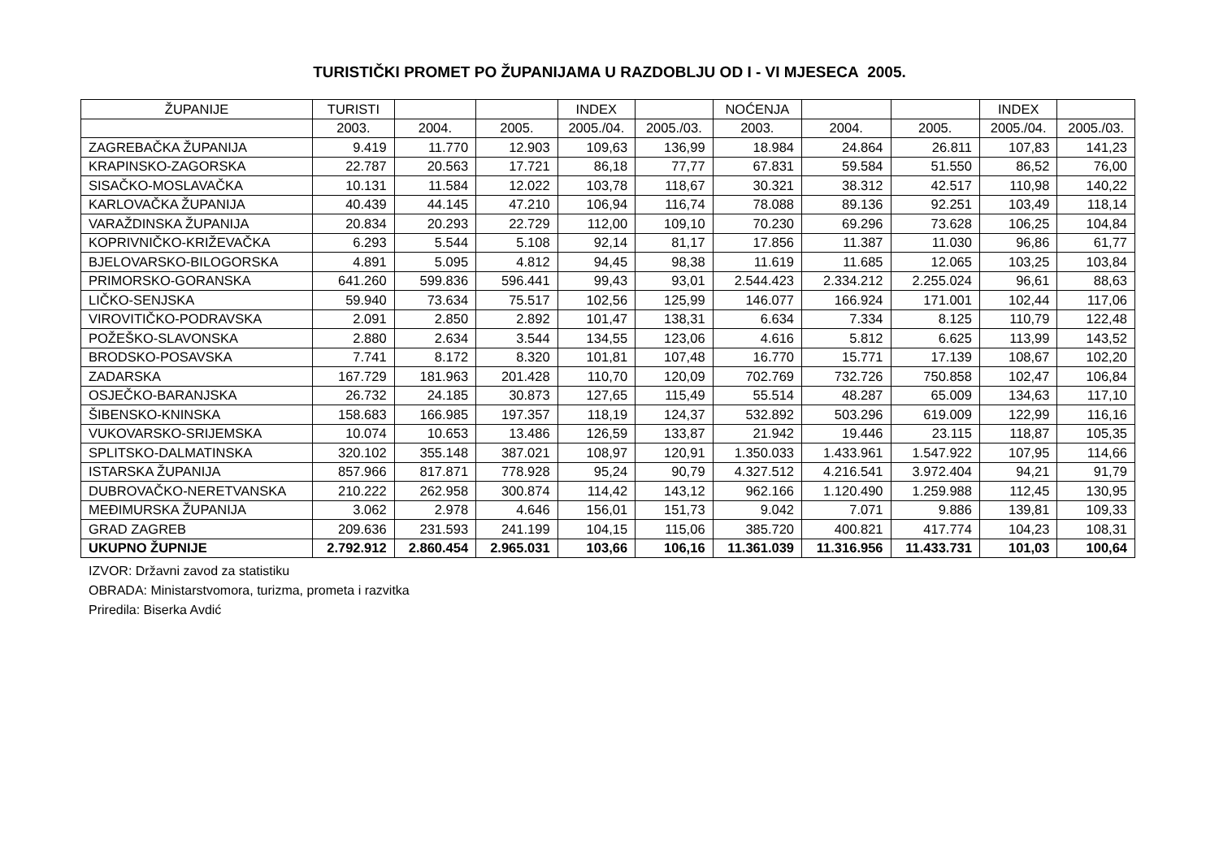TURISTIČKI PROMET PO ŽUPANIJAMA U RAZDOBLJU OD I - VI MJESECA 2005.
| ŽUPANIJE | TURISTI | | | INDEX | | NOĆENJA | | | INDEX | |
| | 2003. | 2004. | 2005. | 2005./04. | 2005./03. | 2003. | 2004. | 2005. | 2005./04. | 2005./03. |
| ZAGREBAČKA ŽUPANIJA | 9.419 | 11.770 | 12.903 | 109,63 | 136,99 | 18.984 | 24.864 | 26.811 | 107,83 | 141,23 |
| KRAPINSKO-ZAGORSKA | 22.787 | 20.563 | 17.721 | 86,18 | 77,77 | 67.831 | 59.584 | 51.550 | 86,52 | 76,00 |
| SISAČKO-MOSLAVAČKA | 10.131 | 11.584 | 12.022 | 103,78 | 118,67 | 30.321 | 38.312 | 42.517 | 110,98 | 140,22 |
| KARLOVAČKA ŽUPANIJA | 40.439 | 44.145 | 47.210 | 106,94 | 116,74 | 78.088 | 89.136 | 92.251 | 103,49 | 118,14 |
| VARAŽDINSKA ŽUPANIJA | 20.834 | 20.293 | 22.729 | 112,00 | 109,10 | 70.230 | 69.296 | 73.628 | 106,25 | 104,84 |
| KOPRIVNIČKO-KRIŽEVAČKA | 6.293 | 5.544 | 5.108 | 92,14 | 81,17 | 17.856 | 11.387 | 11.030 | 96,86 | 61,77 |
| BJELOVARSKO-BILOGORSKA | 4.891 | 5.095 | 4.812 | 94,45 | 98,38 | 11.619 | 11.685 | 12.065 | 103,25 | 103,84 |
| PRIMORSKO-GORANSKA | 641.260 | 599.836 | 596.441 | 99,43 | 93,01 | 2.544.423 | 2.334.212 | 2.255.024 | 96,61 | 88,63 |
| LIČKO-SENJSKA | 59.940 | 73.634 | 75.517 | 102,56 | 125,99 | 146.077 | 166.924 | 171.001 | 102,44 | 117,06 |
| VIROVITIČKO-PODRAVSKA | 2.091 | 2.850 | 2.892 | 101,47 | 138,31 | 6.634 | 7.334 | 8.125 | 110,79 | 122,48 |
| POŽEŠKO-SLAVONSKA | 2.880 | 2.634 | 3.544 | 134,55 | 123,06 | 4.616 | 5.812 | 6.625 | 113,99 | 143,52 |
| BRODSKO-POSAVSKA | 7.741 | 8.172 | 8.320 | 101,81 | 107,48 | 16.770 | 15.771 | 17.139 | 108,67 | 102,20 |
| ZADARSKA | 167.729 | 181.963 | 201.428 | 110,70 | 120,09 | 702.769 | 732.726 | 750.858 | 102,47 | 106,84 |
| OSJEČKO-BARANJSKA | 26.732 | 24.185 | 30.873 | 127,65 | 115,49 | 55.514 | 48.287 | 65.009 | 134,63 | 117,10 |
| ŠIBENSKO-KNINSKA | 158.683 | 166.985 | 197.357 | 118,19 | 124,37 | 532.892 | 503.296 | 619.009 | 122,99 | 116,16 |
| VUKOVARSKO-SRIJEMSKA | 10.074 | 10.653 | 13.486 | 126,59 | 133,87 | 21.942 | 19.446 | 23.115 | 118,87 | 105,35 |
| SPLITSKO-DALMATINSKA | 320.102 | 355.148 | 387.021 | 108,97 | 120,91 | 1.350.033 | 1.433.961 | 1.547.922 | 107,95 | 114,66 |
| ISTARSKA ŽUPANIJA | 857.966 | 817.871 | 778.928 | 95,24 | 90,79 | 4.327.512 | 4.216.541 | 3.972.404 | 94,21 | 91,79 |
| DUBROVAČKO-NERETVANSKA | 210.222 | 262.958 | 300.874 | 114,42 | 143,12 | 962.166 | 1.120.490 | 1.259.988 | 112,45 | 130,95 |
| MEĐIMURSKA ŽUPANIJA | 3.062 | 2.978 | 4.646 | 156,01 | 151,73 | 9.042 | 7.071 | 9.886 | 139,81 | 109,33 |
| GRAD ZAGREB | 209.636 | 231.593 | 241.199 | 104,15 | 115,06 | 385.720 | 400.821 | 417.774 | 104,23 | 108,31 |
| UKUPNO ŽUPNIJE | 2.792.912 | 2.860.454 | 2.965.031 | 103,66 | 106,16 | 11.361.039 | 11.316.956 | 11.433.731 | 101,03 | 100,64 |
IZVOR: Državni zavod za statistiku
OBRADA: Ministarstvomora, turizma, prometa i razvitka
Priredila: Biserka Avdić